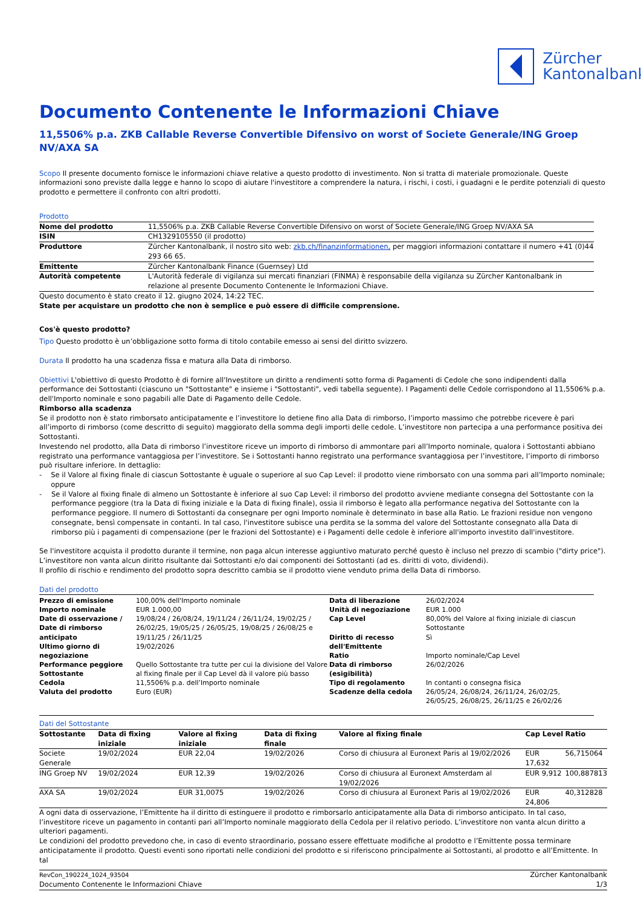Zürcher
Kantonalbank
Documento Contenente le Informazioni Chiave
11,5506% p.a. ZKB Callable Reverse Convertible Difensivo on worst of Societe Generale/ING Groep NV/AXA SA
Scopo Il presente documento fornisce le informazioni chiave relative a questo prodotto di investimento. Non si tratta di materiale promozionale. Queste informazioni sono previste dalla legge e hanno lo scopo di aiutare l'investitore a comprendere la natura, i rischi, i costi, i guadagni e le perdite potenziali di questo prodotto e permettere il confronto con altri prodotti.
Prodotto
| Nome del prodotto | 11,5506% p.a. ZKB Callable Reverse Convertible Difensivo on worst of Societe Generale/ING Groep NV/AXA SA |
| ISIN | CH1329105550 (il prodotto) |
| Produttore | Zürcher Kantonalbank, il nostro sito web: zkb.ch/finanzinformationen, per maggiori informazioni contattare il numero +41 (0)44 293 66 65. |
| Emittente | Zürcher Kantonalbank Finance (Guernsey) Ltd |
| Autorità competente | L'Autorità federale di vigilanza sui mercati finanziari (FINMA) è responsabile della vigilanza su Zürcher Kantonalbank in relazione al presente Documento Contenente le Informazioni Chiave. |
Questo documento è stato creato il 12. giugno 2024, 14:22 TEC.
State per acquistare un prodotto che non è semplice e può essere di difficile comprensione.
Cos'è questo prodotto?
Tipo Questo prodotto è un’obbligazione sotto forma di titolo contabile emesso ai sensi del diritto svizzero.
Durata Il prodotto ha una scadenza fissa e matura alla Data di rimborso.
Obiettivi L'obiettivo di questo Prodotto è di fornire all'Investitore un diritto a rendimenti sotto forma di Pagamenti di Cedole che sono indipendenti dalla performance dei Sottostanti (ciascuno un "Sottostante" e insieme i "Sottostanti", vedi tabella seguente). I Pagamenti delle Cedole corrispondono al 11,5506% p.a. dell'Importo nominale e sono pagabili alle Date di Pagamento delle Cedole.
Rimborso alla scadenza
Se il prodotto non è stato rimborsato anticipatamente e l’investitore lo detiene fino alla Data di rimborso, l’importo massimo che potrebbe ricevere è pari all’importo di rimborso (come descritto di seguito) maggiorato della somma degli importi delle cedole. L’investitore non partecipa a una performance positiva dei Sottostanti.
Investendo nel prodotto, alla Data di rimborso l’investitore riceve un importo di rimborso di ammontare pari all’Importo nominale, qualora i Sottostanti abbiano registrato una performance vantaggiosa per l’investitore. Se i Sottostanti hanno registrato una performance svantaggiosa per l’investitore, l’importo di rimborso può risultare inferiore. In dettaglio:
- Se il Valore al fixing finale di ciascun Sottostante è uguale o superiore al suo Cap Level: il prodotto viene rimborsato con una somma pari all’Importo nominale; oppure
- Se il Valore al fixing finale di almeno un Sottostante è inferiore al suo Cap Level: il rimborso del prodotto avviene mediante consegna del Sottostante con la performance peggiore (tra la Data di fixing iniziale e la Data di fixing finale), ossia il rimborso è legato alla performance negativa del Sottostante con la performance peggiore. Il numero di Sottostanti da consegnare per ogni Importo nominale è determinato in base alla Ratio. Le frazioni residue non vengono consegnate, bensì compensate in contanti. In tal caso, l'investitore subisce una perdita se la somma del valore del Sottostante consegnato alla Data di rimborso più i pagamenti di compensazione (per le frazioni del Sottostante) e i Pagamenti delle cedole è inferiore all'importo investito dall'investitore.
Se l'investitore acquista il prodotto durante il termine, non paga alcun interesse aggiuntivo maturato perché questo è incluso nel prezzo di scambio ("dirty price"). L’investitore non vanta alcun diritto risultante dai Sottostanti e/o dai componenti dei Sottostanti (ad es. diritti di voto, dividendi).
Il profilo di rischio e rendimento del prodotto sopra descritto cambia se il prodotto viene venduto prima della Data di rimborso.
Dati del prodotto
| Prezzo di emissione Importo nominale Date di osservazione / Date di rimborso anticipato Ultimo giorno di negoziazione Performance peggiore Sottostante Cedola Valuta del prodotto | 100,00% dell'Importo nominale EUR 1.000,00 19/08/24 / 26/08/24, 19/11/24 / 26/11/24, 19/02/25 / 26/02/25, 19/05/25 / 26/05/25, 19/08/25 / 26/08/25 e 19/11/25 / 26/11/25 19/02/2026 Quello Sottostante tra tutte per cui la divisione del Valore al fixing finale per il Cap Level dà il valore più basso 11,5506% p.a. dell’Importo nominale Euro (EUR) | Data di liberazione Unità di negoziazione Cap Level Diritto di recesso dell'Emittente Ratio Data di rimborso (esigibilità) Tipo di regolamento Scadenze della cedola | 26/02/2024 EUR 1.000 80,00% del Valore al fixing iniziale di ciascun Sottostante Sì Importo nominale/Cap Level 26/02/2026 In contanti o consegna fisica 26/05/24, 26/08/24, 26/11/24, 26/02/25, 26/05/25, 26/08/25, 26/11/25 e 26/02/26 |
Dati del Sottostante
| Sottostante | Data di fixing iniziale | Valore al fixing iniziale | Data di fixing finale | Valore al fixing finale | Cap Level | Ratio |
| --- | --- | --- | --- | --- | --- | --- |
| Societe Generale | 19/02/2024 | EUR 22,04 | 19/02/2026 | Corso di chiusura al Euronext Paris al 19/02/2026 | EUR 17,632 | 56,715064 |
| ING Groep NV | 19/02/2024 | EUR 12,39 | 19/02/2026 | Corso di chiusura al Euronext Amsterdam al 19/02/2026 | EUR 9,912 | 100,887813 |
| AXA SA | 19/02/2024 | EUR 31,0075 | 19/02/2026 | Corso di chiusura al Euronext Paris al 19/02/2026 | EUR 24,806 | 40,312828 |
A ogni data di osservazione, l’Emittente ha il diritto di estinguere il prodotto e rimborsarlo anticipatamente alla Data di rimborso anticipato. In tal caso, l’investitore riceve un pagamento in contanti pari all’Importo nominale maggiorato della Cedola per il relativo periodo. L’investitore non vanta alcun diritto a ulteriori pagamenti.
Le condizioni del prodotto prevedono che, in caso di evento straordinario, possano essere effettuate modifiche al prodotto e l’Emittente possa terminare anticipatamente il prodotto. Questi eventi sono riportati nelle condizioni del prodotto e si riferiscono principalmente ai Sottostanti, al prodotto e all’Emittente. In tal
RevCon_190224_1024_93504
Documento Contenente le Informazioni Chiave
Zürcher Kantonalbank
1/3